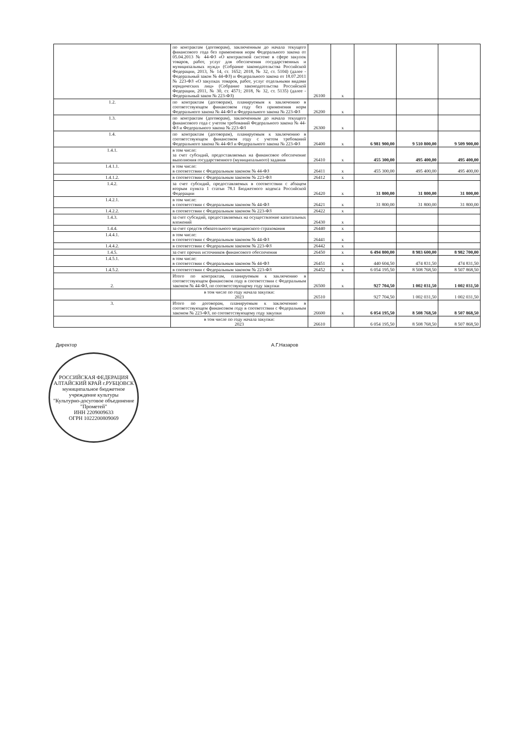| | по контрактам (договорам), заключенным до начала текущего финансового года без применения норм Федерального закона от 05.04.2013 № 44-ФЗ «О контрактной системе в сфере закупок товаров, работ, услуг для обеспечения государственных и муниципальных нужд» (Собрание законодательства Российской Федерации, 2013, № 14, ст. 1652; 2018, № 32, ст. 5104) (далее - Федеральный закон № 44-ФЗ) и Федерального закона от 18.07.2011 № 223-ФЗ «О закупках товаров, работ, услуг отдельными видами юридических лиц» (Собрание законодательства Российской Федерации, 2011, № 30, ст. 4571; 2018, № 32, ст. 5135) (далее - Федеральный закон № 223-ФЗ) | 26100 | x | | | |
| 1.2. | по контрактам (договорам), планируемым к заключению в соответствующем финансовом году без применения норм Федерального закона № 44-ФЗ и Федерального закона № 223-ФЗ | 26200 | x | | | |
| 1.3. | по контрактам (договорам), заключенным до начала текущего финансового года с учетом требований Федерального закона № 44-ФЗ и Федерального закона № 223-ФЗ | 26300 | x | | | |
| 1.4. | по контрактам (договорам), планируемым к заключению в соответствующем финансовом году с учетом требований Федерального закона № 44-ФЗ и Федерального закона № 223-ФЗ | 26400 | x | 6 981 900,00 | 9 510 800,00 | 9 509 900,00 |
| 1.4.1. | в том числе: за счет субсидий, предоставляемых на финансовое обеспечение выполнения государственного (муниципального) задания | 26410 | x | 455 300,00 | 495 400,00 | 495 400,00 |
| 1.4.1.1. | в том числе: в соответствии с Федеральным законом № 44-ФЗ | 26411 | x | 455 300,00 | 495 400,00 | 495 400,00 |
| 1.4.1.2. | в соответствии с Федеральным законом № 223-ФЗ | 26412 | x | | | |
| 1.4.2. | за счет субсидий, предоставляемых в соответствии с абзацем вторым пункта 1 статьи 78.1 Бюджетного кодекса Российской Федерации | 26420 | x | 31 800,00 | 31 800,00 | 31 800,00 |
| 1.4.2.1. | в том числе: в соответствии с Федеральным законом № 44-ФЗ | 26421 | x | 31 800,00 | 31 800,00 | 31 800,00 |
| 1.4.2.2. | в соответствии с Федеральным законом № 223-ФЗ | 26422 | x | | | |
| 1.4.3. | за счет субсидий, предоставляемых на осуществление капитальных вложений | 26430 | x | | | |
| 1.4.4. | за счет средств обязательного медицинского страхования | 26440 | x | | | |
| 1.4.4.1. | в том числе: в соответствии с Федеральным законом № 44-ФЗ | 26441 | x | | | |
| 1.4.4.2. | в соответствии с Федеральным законом № 223-ФЗ | 26442 | x | | | |
| 1.4.5. | за счет прочих источников финансового обеспечения | 26450 | x | 6 494 800,00 | 8 983 600,00 | 8 982 700,00 |
| 1.4.5.1. | в том числе: в соответствии с Федеральным законом № 44-ФЗ | 26451 | x | 440 604,50 | 474 831,50 | 474 831,50 |
| 1.4.5.2. | в соответствии с Федеральным законом № 223-ФЗ | 26452 | x | 6 054 195,50 | 8 508 768,50 | 8 507 868,50 |
| 2. | Итого по контрактам, планируемым к заключению в соответствующем финансовом году в соответствии с Федеральным законом № 44-ФЗ, по соответствующему году закупки | 26500 | x | 927 704,50 | 1 002 031,50 | 1 002 031,50 |
| | в том числе по году начала закупки: 2023 | 26510 | | 927 704,50 | 1 002 031,50 | 1 002 031,50 |
| 3. | Итого по договорам, планируемым к заключению в соответствующем финансовом году в соответствии с Федеральным законом № 223-ФЗ, по соответствующему году закупки | 26600 | x | 6 054 195,50 | 8 508 768,50 | 8 507 868,50 |
| | в том числе по году начала закупки: 2023 | 26610 | | 6 054 195,50 | 8 508 768,50 | 8 507 868,50 |
Директор А.Г.Назаров
РОССИЙСКАЯ ФЕДЕРАЦИЯ АЛТАЙСКИЙ КРАЙ г.РУБЦОВСК
муниципальное бюджетное учреждение культуры
"Культурно-досуговое объединение "Прометей"
ИНН 2209009633
ОГРН 1022200809069